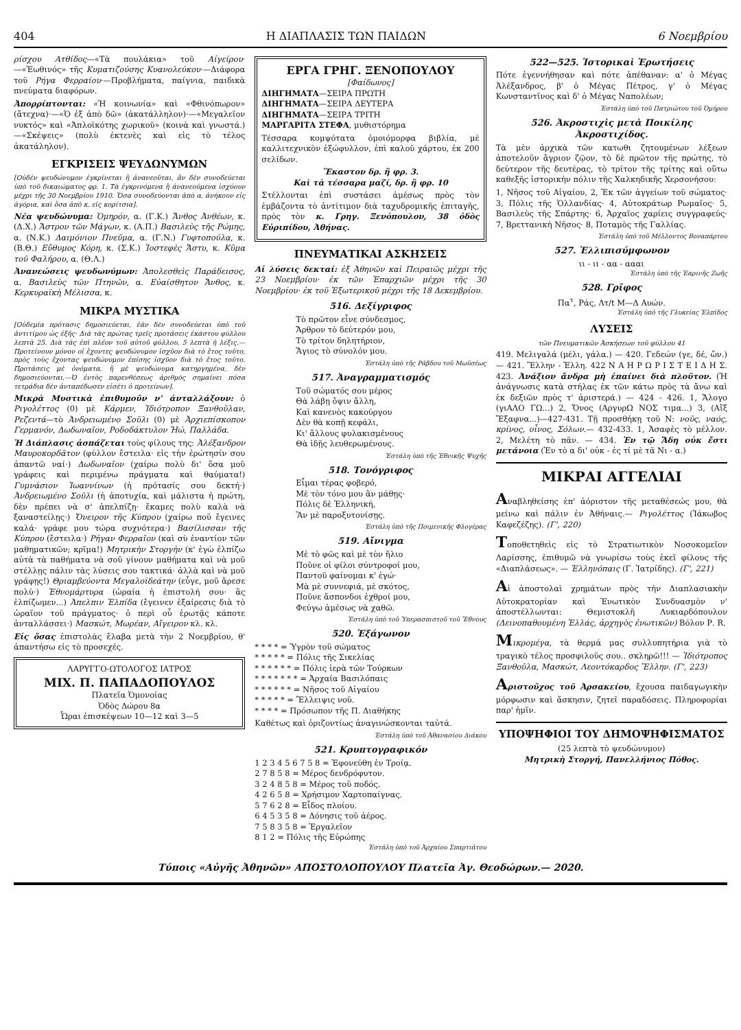404 Η ΔΙΑΠΛΑΣΙΣ ΤΩΝ ΠΑΙΔΩΝ 6 Νοεμβρίου
ρίσχου Ατθίδος—«Τὰ πουλάκια» τοῦ Αἰγείρου·—«Ἑωθινός» τῆς Κυματιζούσης Κυανολεύκου·—Διάφορα τοῦ Ρήγα Φερραίου·—Προβλήματα, παίγνια, παιδικὰ πνεύματα διαφόρων.
Ἀπορρίπτονται: «Ἡ κοινωνία» καὶ «Φθινόπωρον» (ἄτεχνα)·—«Ὁ ἐξ ἀπὸ δῶ» (ἀκατάλληλον)·—«Μεγαλεῖον νυκτός» καὶ «Ἁπλοϊκότης χωρικοῦ» (κοινὰ καὶ γνωστά.)—«Σκέψεις» (πολὺ ἐκτενὲς καὶ εἰς τὸ τέλος ἀκατάληλον).
ΕΓΚΡΙΣΕΙΣ ΨΕΥΔΩΝΥΜΩΝ
[Οὐδὲν ψευδώνυμον ἐγκρίνεται ἢ ἀνανεοῦται, ἂν δὲν συνοδεύεται ὑπὸ τοῦ δικαιώματος φρ. 1. Τὰ ἐγκρινόμενα ἢ ἀνανεούμενα ἰσχύουν μέχρι τῆς 30 Νοεμβρίου 1910. Ὅσα συνοδεύονται ἀπὸ α. ἀνήκουν εἰς ἀγόρια, καὶ ὅσα ἀπὸ κ. εἰς κορίτσια].
Νέα ψευδώνυμα: Ὁμηρόν, α. (Γ.Κ.) Ἄνθος Ἀνθέων, κ. (Δ.Χ.) Ἄστρον τῶν Μάγων, κ. (Α.Π.) Βασιλεὺς τῆς Ρώμης, α. (Ν.Κ.) Δαιμόνιον Πνεῦμα, α. (Γ.Ν.) Γυφτοπούλα, κ. (Β.Θ.) Εὔθυμος Κόρη, κ. (Σ.Κ.) Ἰοστεφὲς Ἄστυ, κ. Κῦμα τοῦ Φαλήρου, α. (Θ.Λ.)
Ἀνανεώσεις ψευδωνύμων: Ἀπολεσθεὶς Παράδεισος, α. Βασιλεὺς τῶν Πτηνῶν, α. Εὐαίσθητον Ἄνθος, κ. Κερκυραϊκὴ Μέλισσα, κ.
ΜΙΚΡΑ ΜΥΣΤΙΚΑ
[Οὐδεμία πρότασις δημοσιεύεται, ἐὰν δὲν συνοδεύεται ὑπὸ τοῦ ἀντιτίμου ὡς ἑξῆς· Διὰ τὰς πρώτας τρεῖς προτάσεις ἑκάστου φύλλου λεπτὰ 25. Διὰ τὰς ἐπὶ πλέον τοῦ αὐτοῦ φύλλου, 5 λεπτὰ ἡ λέξις.—Προτείνουν μόνον οἱ ἔχοντες ψευδώνυμον ἰσχῦον διὰ τὸ ἔτος τοῦτο, πρὸς τοὺς ἔχοντας ψευδώνυμον ἐπίσης ἰσχῦον διὰ τὸ ἔτος τοῦτο. Προτάσεις μὲ ὀνόματα, ἢ μὲ ψευδώνυμα κατηργημένα, δὲν δημοσιεύονται.—Ὁ ἐντὸς παρενθέσεως ἀριθμὸς σημαίνει πόσα τετράδια δὲν ἀνταπέδωσεν εἰσέτι ὁ προτείνων].
Μικρὰ Μυστικὰ ἐπιθυμοῦν ν' ἀνταλλάξουν: ὁ Ριγολέττος (0) μὲ Κάρμεν, Ἰδιότροπον Ξανθοῦλαν, Ρεζεντά—τὸ Ἀνδρειωμένο Σοῦλι (0) μὲ Ἀρχιεπίσκοπον Γερμανόν, Δωδωναῖον, Ροδοδάκτυλον Ἠώ, Παλλάδα.
Ἡ Διάπλασις ἀσπάζεται τοὺς φίλους της: Ἀλέξανδρον Μαυροκορδᾶτον (φύλλον ἔστειλα· εἰς τὴν ἐρώτησίν σου ἀπαντῶ ναί·) Δωδωναῖον (χαίρω πολὺ δι' ὅσα μοῦ γράφεις καὶ περιμένω πράγματα καὶ θαύματα!) Γυμνάσιον Ἰωαννίνων (ἡ πρότασίς σου δεκτή·) Ἀνδρειωμένο Σοῦλι (ἡ ἀποτυχία, καὶ μάλιστα ἡ πρώτη, δὲν πρέπει νὰ σ' ἀπελπίζῃ· ἔκαμες πολὺ καλὰ νὰ ξαναστείλῃς·) Ὄνειρον τῆς Κύπρου (χαίρω ποῦ ἔγεινες καλά· γράφε μου τώρα συχνότερα·) Βασίλισσαν τῆς Κύπρου (ἔστειλα·) Ρήγαν Φερραῖον (καὶ σὺ ἐναντίον τῶν μαθηματικῶν; κρῖμα!) Μητρικὴν Στοργὴν (κ' ἐγὼ ἐλπίζω αὐτὰ τὰ παθήματα νὰ σοῦ γίνουν μαθήματα καὶ νὰ μοῦ στέλλῃς πάλιν τὰς λύσεις σου τακτικά· ἀλλὰ καὶ νὰ μοῦ γράφῃς!) Θριαμβεύοντα Μεγαλοϊδεάτην (εὖγε, μοῦ ἄρεσε πολύ·) Ἐθνομάρτυρα (ὡραία ἡ ἐπιστολή σου· ἂς ἐλπίζωμεν...) Ἀπελπιν Ἐλπίδα (ἔγεινεν ἐξαίρεσις διὰ τὸ ὡραῖον τοῦ πράγματος· ὁ περὶ οὗ ἐρωτᾷς κάποτε ἀνταλλάσσει·) Μασκώτ, Μωρέαν, Αἴγειρον κλ. κλ.
Εἰς ὅσας ἐπιστολὰς ἔλαβα μετὰ τὴν 2 Νοεμβρίου, θ' ἀπαντήσω εἰς τὸ προσεχές.
ΛΑΡΥΓΓΟ-ΩΤΟΛΟΓΟΣ ΙΑΤΡΟΣ
ΜΙΧ. Π. ΠΑΠΑΔΟΠΟΥΛΟΣ
Πλατεῖα Ὁμονοίας
Ὁδὸς Δώρου 8α
Ὧραι ἐπισκέψεων 10—12 καὶ 3—5
ΕΡΓΑ ΓΡΗΓ. ΞΕΝΟΠΟΥΛΟΥ
[Φαίδωνος]
ΔΙΗΓΗΜΑΤΑ—ΣΕΙΡΑ ΠΡΩΤΗ
ΔΙΗΓΗΜΑΤΑ—ΣΕΙΡΑ ΔΕΥΤΕΡΑ
ΔΙΗΓΗΜΑΤΑ—ΣΕΙΡΑ ΤΡΙΤΗ
ΜΑΡΓΑΡΙΤΑ ΣΤΕΦΑ, μυθιστόρημα
Τέσσαρα κομψότατα ὁμοιόμορφα βιβλία, μὲ καλλιτεχνικὸν ἐξώφυλλον, ἐπὶ καλοῦ χάρτου, ἐκ 200 σελίδων.
Ἕκαστον δρ. ἢ φρ. 3.
Καὶ τὰ τέσσαρα μαζί, δρ. ἢ φρ. 10
Στέλλονται ἐπὶ συστάσει ἀμέσως πρὸς τὸν ἐμβάζοντα τὸ ἀντίτιμον διὰ ταχυδρομικῆς ἐπιταγῆς, πρὸς τὸν κ. Γρηγ. Ξενόπουλον, 38 ὁδὸς Εὐριπίδου, Ἀθήνας.
ΠΝΕΥΜΑΤΙΚΑΙ ΑΣΚΗΣΕΙΣ
Αἱ λύσεις δεκταί: ἐξ Ἀθηνῶν καὶ Πειραιῶς μέχρι τῆς 23 Νοεμβρίου· ἐκ τῶν Ἐπαρχιῶν μέχρι τῆς 30 Νοεμβρίου· ἐκ τοῦ Ἐξωτερικοῦ μέχρι τῆς 18 Δεκεμβρίου.
516. Δεξίγριφος
Τὸ πρῶτον εἶνε σύνδεσμος,
Ἄρθρον τὸ δεύτερόν μου,
Τὸ τρίτον δηλητήριον,
Ἅγιος τὸ σύνολόν μου.
Ἐστάλη ὑπὸ τῆς Ράβδου τοῦ Μωϋσέως
517. Ἀναγραμματισμός
Τοῦ σώματός σου μέρος
Θὰ λάβῃ ὄψιν ἄλλη,
Καὶ κανενὸς κακούργου
Δὲν θὰ κοπῇ κεφάλι,
Κι' ἄλλους φυλακισμένους
Θὰ ἰδῇς λευθερωμένους.
Ἐστάλη ὑπὸ τῆς Ἐθνικῆς Ψυχῆς
518. Τονόγριφος
Εἶμαι τέρας φοβερό,
Μὲ τὸν τόνο μου ἂν μάθῃς·
Πόλις δὲ Ἑλληνική,
Ἂν μὲ παροξυτονίσῃς.
Ἐστάλη ὑπὸ τῆς Ποιμενικῆς Φλογέρας
519. Αἴνιγμα
Μὲ τὸ φῶς καὶ μὲ τὸν ἥλιο
Ποῦνε οἱ φίλοι σύντροφοί μου,
Παντοῦ φαίνομαι κ' ἐγώ·
Μὰ μὲ συννεφιά, μὲ σκότος,
Ποῦνε ἄσπονδοι ἐχθροί μου,
Φεύγω ἀμέσως νὰ χαθῶ.
Ἐστάλη ὑπὸ τοῦ Ὑπερασπιστοῦ τοῦ Ἔθνους
520. Ἑξάγωνον
* * * * = Ὑγρὸν τοῦ σώματος
* * * * * = Πόλις τῆς Σικελίας
* * * * * * = Πόλις ἱερὰ τῶν Τούρκων
* * * * * * * = Ἀρχαία Βασιλόπαις
* * * * * * = Νῆσος τοῦ Αἰγαίου
* * * * * = Ἔλλειψις νοῦ.
* * * * = Πρόσωπον τῆς Π. Διαθήκης
Καθέτως καὶ ὁριζοντίως ἀναγινώσκονται ταὐτά.
Ἐστάλη ὑπὸ τοῦ Ἀθανασίου Διάκου
521. Κρυπτογραφικόν
1 2 3 4 5 6 7 5 8 = Ἐφονεύθη ἐν Τροίᾳ.
2 7 8 5 8 = Μέρος δενδρόφυτον.
3 2 4 8 5 8 = Μέρος τοῦ ποδός.
4 2 6 5 8 = Χρήσιμον Χαρτοπαίγνας.
5 7 6 2 8 = Εἶδος πλοίου.
6 4 5 3 5 8 = Δόνησις τοῦ ἀέρος.
7 5 8 3 5 8 = Ἐργαλεῖον
8 1 2 = Πόλις τῆς Εὐρώπης
Ἐστάλη ὑπὸ τοῦ Ἀρχαίου Σπαρτιάτου
522—525. Ἱστορικαὶ Ἐρωτήσεις
Πότε ἐγεννήθησαν καὶ πότε ἀπέθαναν: α' ὁ Μέγας Ἀλέξανδρος, β' ὁ Μέγας Πέτρος, γ' ὁ Μέγας Κωνσταντῖνος καὶ δ' ὁ Μέγας Ναπολέων;
Ἐστάλη ὑπὸ τοῦ Πατριώτου τοῦ Ὁμήρου
526. Ἀκροστιχὶς μετὰ Ποικίλης Ἀκροστιχίδος.
Τὰ μὲν ἀρχικὰ τῶν κατωθι ζητουμένων λέξεων ἀποτελοῦν ἄγριον ζῷον, τὸ δὲ πρῶτον τῆς πρώτης, τὸ δεύτερον τῆς δευτέρας, τὸ τρίτον τῆς τρίτης καὶ οὕτω καθεξῆς ἱστορικὴν πόλιν τῆς Χαλκηδικῆς Χερσονήσου:
1, Νῆσος τοῦ Αἰγαίου, 2, Ἐκ τῶν ἀγγείων τοῦ σώματος· 3, Πόλις τῆς Ὁλλανδίας· 4, Αὐτοκράτωρ Ρωμαῖος· 5, Βασιλεὺς τῆς Σπάρτης· 6, Ἀρχαῖος χαρίεις συγγραφεύς· 7, Βρεττανικὴ Νῆσος· 8, Ποταμὸς τῆς Γαλλίας.
Ἐστάλη ὑπὸ τοῦ Μέλλοντος Βοναπάρτου
527. Ἐλλιπισύμφωνον
ιι - ιι - αα - αααι
Ἐστάλη ὑπὸ τῆς Ἐαρινῆς Ζωῆς
528. Γρῖφος
Πα<sup>τ</sup>, Ράς, Λτ/t Μ—Δ Αυών.
Ἐστάλη ὑπὸ τῆς Γλυκείας Ἐλπίδος
ΛΥΣΕΙΣ
τῶν Πνευματικῶν Ἀσκήσεων τοῦ φύλλου 41
419. Μελιγαλά (μέλι, γάλα.) — 420. Γεδεών (γε, δέ, ὤν.) — 421. Ἕλλην - Ἑλλη. 422 Ν Α Η Ρ Ω Ρ Ι Σ Τ Ε Ι Δ Η Σ. 423. Ἀνάξιον ἄνδρα μὴ ἐπαίνει διὰ πλοῦτον. (Ἡ ἀνάγνωσις κατὰ στήλας ἐκ τῶν κάτω πρὸς τὰ ἄνω καὶ ἐκ δεξιῶν πρὸς τ' ἀριστερά.) — 424 - 426. 1, Ἄλογο (γιΑΛΟ ΓΩ...) 2, Ὄνος (ΑργυρΩ ΝΟΣ τιμα...) 3, (Αἴξ Ἔξαφνα...)—427-431. Τῇ προσθήκῃ τοῦ Ν: νοῦς, ναός, κρίνος, οἶνος, Σόλων.— 432-433. 1, Ἀσαφὲς τὸ μέλλον. 2, Μελέτη τὸ πᾶν. — 434. Ἐν τῷ Ἅδη οὐκ ἔστι μετάνοια (Ἐν τὸ α δι' οὐκ - ἐς τί μὲ τᾶ Νι - α.)
ΜΙΚΡΑΙ ΑΓΓΕΛΙΑΙ
Αναβληθείσης ἐπ' ἀόριστον τῆς μεταθέσεώς μου, θὰ μείνω καὶ πάλιν ἐν Ἀθήναις.— Ριγολέττος (Ἰάκωβος Καφεζέζης). (Γ', 220)
Τοποθετηθεὶς εἰς τὸ Στρατιωτικὸν Νοσοκομεῖον Λαρίσσης, ἐπιθυμῶ νὰ γνωρίσω τοὺς ἐκεῖ φίλους τῆς «Διαπλάσεως». — Ἑλληνόπαις (Γ. Ἰατρίδης). (Γ', 221)
Αἱ ἀποστολαὶ χρημάτων πρὸς τὴν Διαπλασιακὴν Αὐτοκρατορίαν καὶ Ἐνωτικὸν Συνδυασμὸν ν' ἀποστέλλωνται: Θεμιστοκλῆ Λυκιαρδόπουλον (Δεινοπαθουμένη Ἑλλάς, ἀρχηγὸς ἐνωτικῶν) Βόλον Ρ. R.
Μικρομέγα, τὰ θερμά μας συλλυπητήρια γιὰ τὸ τραγικὸ τέλος προσφιλοῦς σου.. σκληρῶ!!! — Ἰδιότροπος Ξανθοῦλα, Μασκώτ, Λεοντόκαρδος Ἕλλην. (Γ', 223)
Αριστοῦχος τοῦ Ἀρσακείου, ἔχουσα παιδαγωγικὴν μόρφωσιν καὶ ἄσκησιν, ζητεῖ παραδόσεις. Πληροφορίαι παρ' ἡμῖν.
ΥΠΟΨΗΦΙΟΙ ΤΟΥ ΔΗΜΟΨΗΦΙΣΜΑΤΟΣ
(25 λεπτὰ τὸ ψευδώνυμον)
Μητρικὴ Στοργή, Πανελλήνιος Πόθος.
Τύποις «Αὐγῆς Ἀθηνῶν» ΑΠΟΣΤΟΛΟΠΟΥΛΟΥ Πλατεῖα Ἁγ. Θεοδώρων.— 2020.